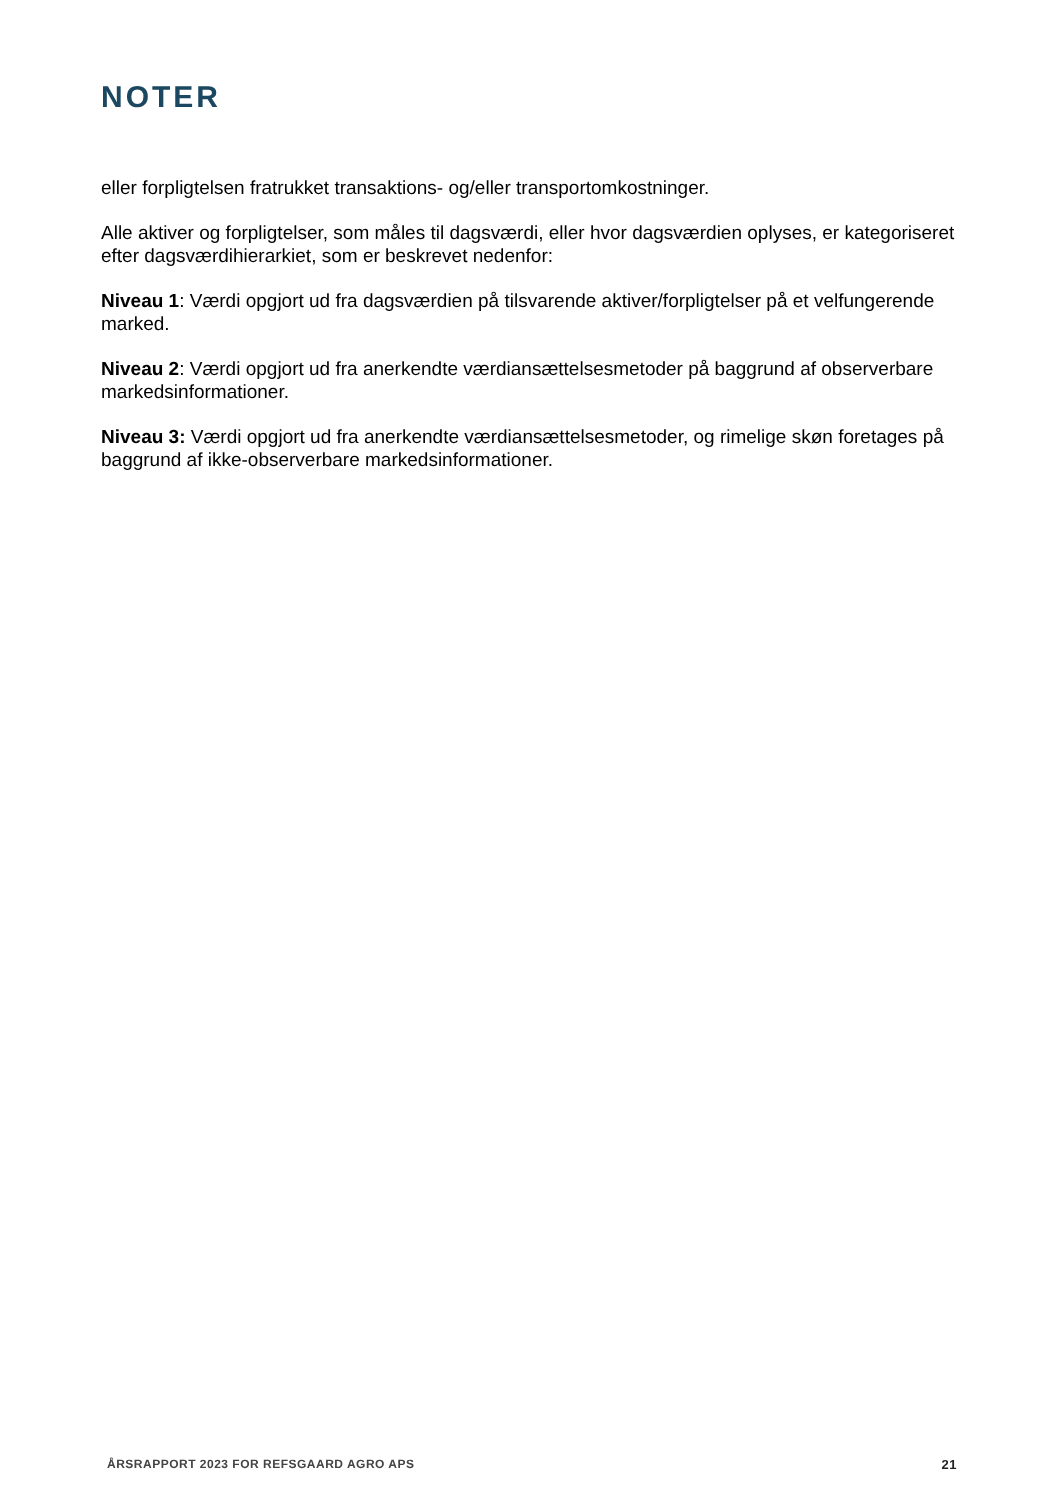NOTER
eller forpligtelsen fratrukket transaktions- og/eller transportomkostninger.
Alle aktiver og forpligtelser, som måles til dagsværdi, eller hvor dagsværdien oplyses, er kategoriseret efter dagsværdihierarkiet, som er beskrevet nedenfor:
Niveau 1: Værdi opgjort ud fra dagsværdien på tilsvarende aktiver/forpligtelser på et velfungerende marked.
Niveau 2: Værdi opgjort ud fra anerkendte værdiansættelsesmetoder på baggrund af observerbare markedsinformationer.
Niveau 3: Værdi opgjort ud fra anerkendte værdiansættelsesmetoder, og rimelige skøn foretages på baggrund af ikke-observerbare markedsinformationer.
ÅRSRAPPORT 2023 FOR REFSGAARD AGRO APS 21